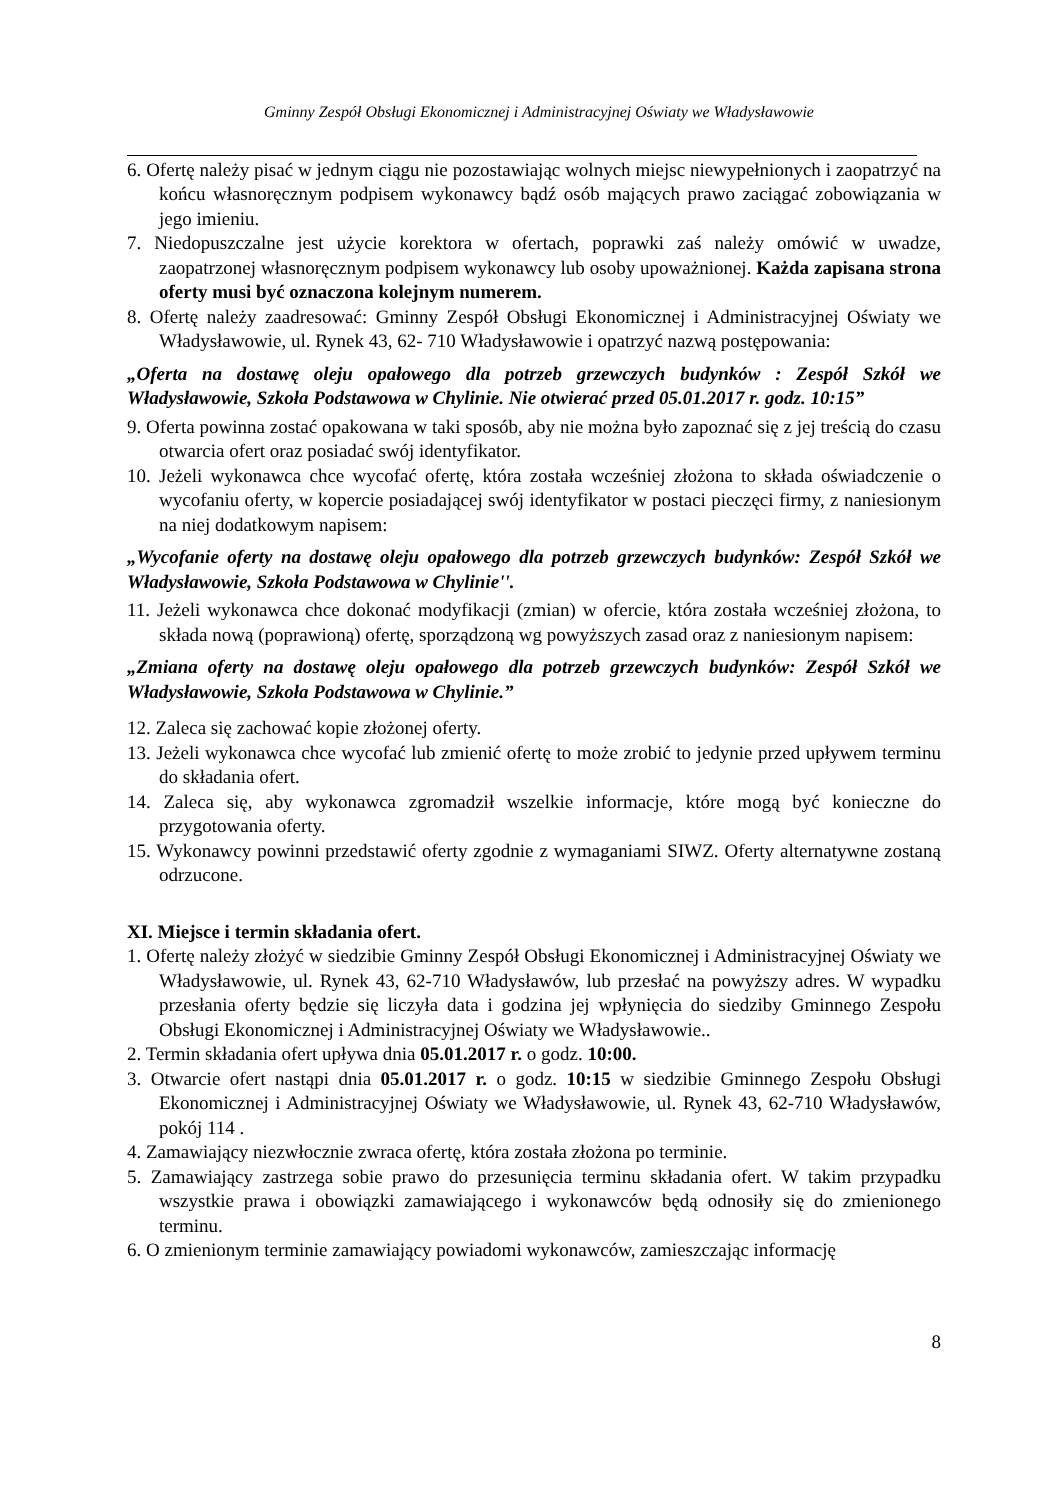Gminny Zespół Obsługi Ekonomicznej i Administracyjnej Oświaty we Władysławowie
6. Ofertę należy pisać w jednym ciągu nie pozostawiając wolnych miejsc niewypełnionych i zaopatrzyć na końcu własnoręcznym podpisem wykonawcy bądź osób mających prawo zaciągać zobowiązania w jego imieniu.
7. Niedopuszczalne jest użycie korektora w ofertach, poprawki zaś należy omówić w uwadze, zaopatrzonej własnoręcznym podpisem wykonawcy lub osoby upoważnionej. Każda zapisana strona oferty musi być oznaczona kolejnym numerem.
8. Ofertę należy zaadresować: Gminny Zespół Obsługi Ekonomicznej i Administracyjnej Oświaty we Władysławowie, ul. Rynek 43, 62- 710 Władysławowie i opatrzyć nazwą postępowania:
„Oferta na dostawę oleju opałowego dla potrzeb grzewczych budynków : Zespół Szkół we Władysławowie, Szkoła Podstawowa w Chylinie. Nie otwierać przed 05.01.2017 r. godz. 10:15”
9. Oferta powinna zostać opakowana w taki sposób, aby nie można było zapoznać się z jej treścią do czasu otwarcia ofert oraz posiadać swój identyfikator.
10. Jeżeli wykonawca chce wycofać ofertę, która została wcześniej złożona to składa oświadczenie o wycofaniu oferty, w kopercie posiadającej swój identyfikator w postaci pieczęci firmy, z naniesionym na niej dodatkowym napisem:
„Wycofanie oferty na dostawę oleju opałowego dla potrzeb grzewczych budynków: Zespół Szkół we Władysławowie, Szkoła Podstawowa w Chylinie''.
11. Jeżeli wykonawca chce dokonać modyfikacji (zmian) w ofercie, która została wcześniej złożona, to składa nową (poprawioną) ofertę, sporządzoną wg powyższych zasad oraz z naniesionym napisem:
„Zmiana oferty na dostawę oleju opałowego dla potrzeb grzewczych budynków: Zespół Szkół we Władysławowie, Szkoła Podstawowa w Chylinie.”
12. Zaleca się zachować kopie złożonej oferty.
13. Jeżeli wykonawca chce wycofać lub zmienić ofertę to może zrobić to jedynie przed upływem terminu do składania ofert.
14. Zaleca się, aby wykonawca zgromadził wszelkie informacje, które mogą być konieczne do przygotowania oferty.
15. Wykonawcy powinni przedstawić oferty zgodnie z wymaganiami SIWZ. Oferty alternatywne zostaną odrzucone.
XI. Miejsce i termin składania ofert.
1. Ofertę należy złożyć w siedzibie Gminny Zespół Obsługi Ekonomicznej i Administracyjnej Oświaty we Władysławowie, ul. Rynek 43, 62-710 Władysławów, lub przesłać na powyższy adres. W wypadku przesłania oferty będzie się liczyła data i godzina jej wpłynięcia do siedziby Gminnego Zespołu Obsługi Ekonomicznej i Administracyjnej Oświaty we Władysławowie..
2. Termin składania ofert upływa dnia 05.01.2017 r. o godz. 10:00.
3. Otwarcie ofert nastąpi dnia 05.01.2017 r. o godz. 10:15 w siedzibie Gminnego Zespołu Obsługi Ekonomicznej i Administracyjnej Oświaty we Władysławowie, ul. Rynek 43, 62-710 Władysławów, pokój 114 .
4. Zamawiający niezwłocznie zwraca ofertę, która została złożona po terminie.
5. Zamawiający zastrzega sobie prawo do przesunięcia terminu składania ofert. W takim przypadku wszystkie prawa i obowiązki zamawiającego i wykonawców będą odnosiły się do zmienionego terminu.
6. O zmienionym terminie zamawiający powiadomi wykonawców, zamieszczając informację
8